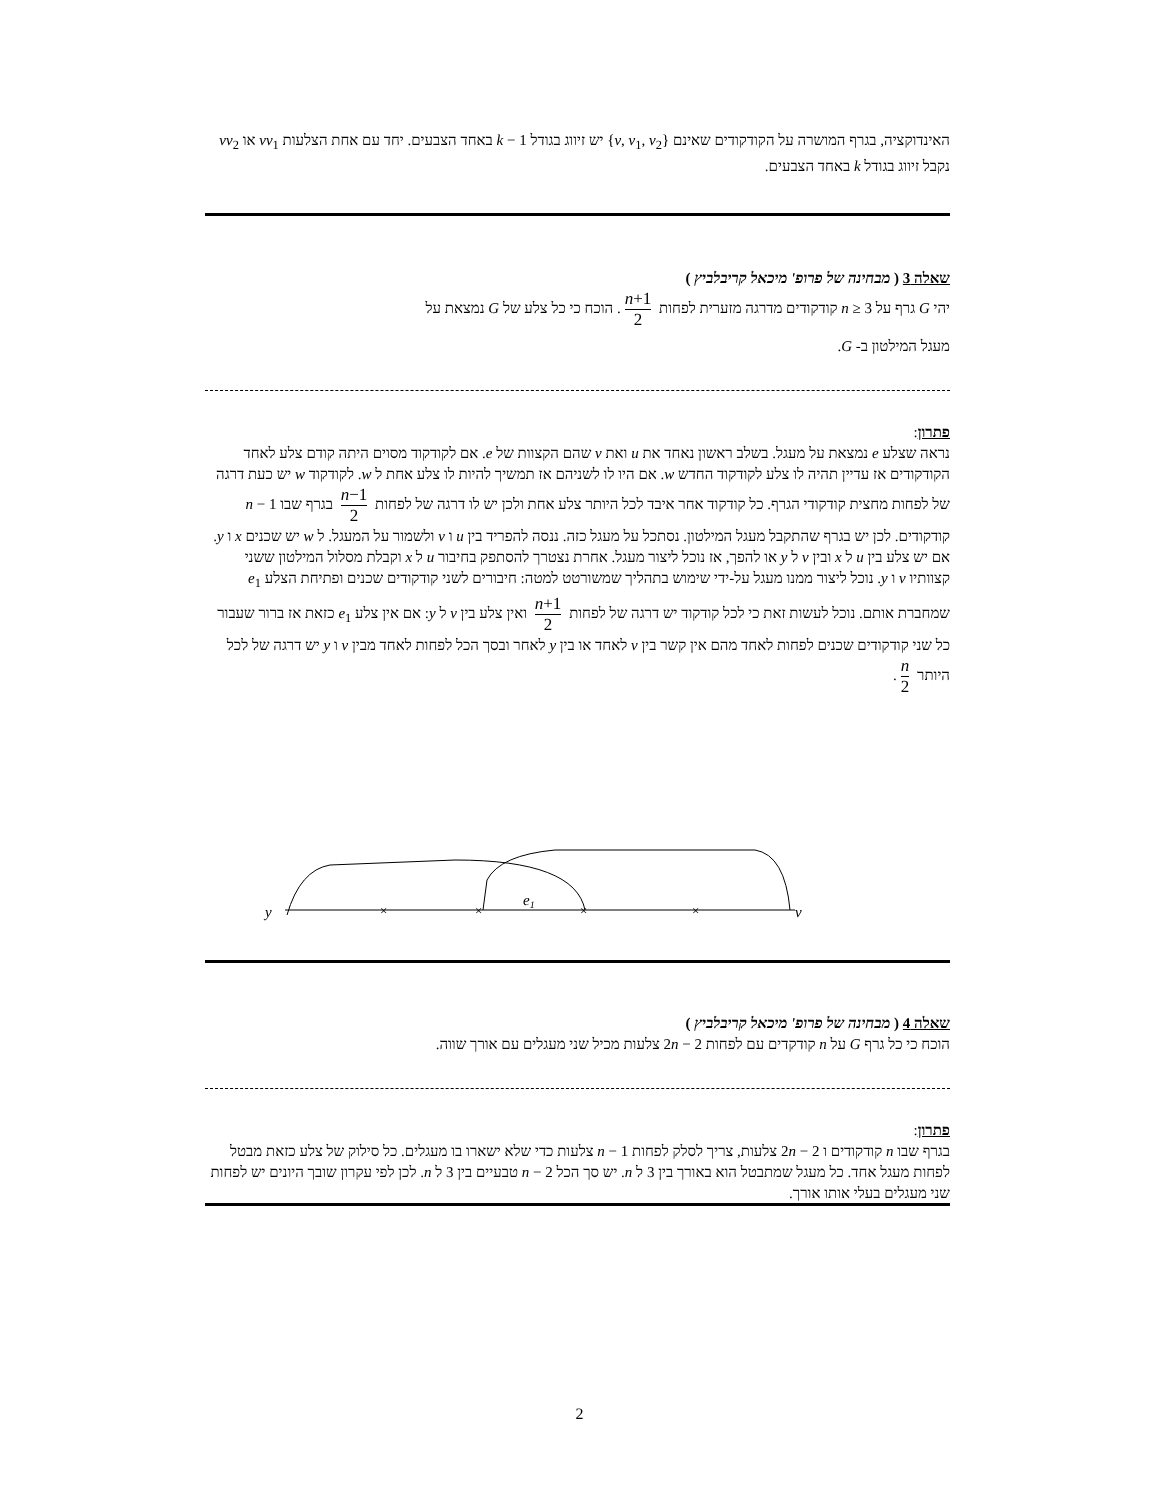האינדוקציה, בגרף המושרה על הקודקודים שאינם {v, v<sub>1</sub>, v<sub>2</sub>} יש זיווג בגודל k − 1 באחד הצבעים. יחד עם אחת הצלעות vv<sub>1</sub> או vv<sub>2</sub> נקבל זיווג בגודל k באחד הצבעים.
שאלה 3 ( מבחינה של פרופ' מיכאל קריבלביץ )
יהי G גרף על n ≥ 3 קודקודים מדרגה מזערית לפחות n+1 2. הוכח כי כל צלע של G נמצאת על
מעגל המילטון ב- G.
פתרון:
נראה שצלע e נמצאת על מעגל. בשלב ראשון נאחד את u ואת v שהם הקצוות של e. אם לקודקוד מסוים היתה קודם צלע לאחד הקודקודים אז עדיין תהיה לו צלע לקודקוד החדש w. אם היו לו לשניהם אז תמשיך להיות לו צלע אחת ל w. לקודקוד w יש כעת דרגה של לפחות מחצית קודקודי הגרף. כל קודקוד אחר איבד לכל היותר צלע אחת ולכן יש לו דרגה של לפחות n−1 2 בגרף שבו n − 1 קודקודים. לכן יש בגרף שהתקבל מעגל המילטון. נסתכל על מעגל כזה. ננסה להפריד בין u ו v ולשמור על המעגל. ל w יש שכנים x ו y. אם יש צלע בין u ל x ובין v ל y או להפך, אז נוכל ליצור מעגל. אחרת נצטרך להסתפק בחיבור u ל x וקבלת מסלול המילטון ששני קצוותיו v ו y. נוכל ליצור ממנו מעגל על-ידי שימוש בתהליך שמשורטט למטה: חיבורים לשני קודקודים שכנים ופתיחת הצלע e<sub>1</sub> שמחברת אותם. נוכל לעשות זאת כי לכל קודקוד יש דרגה של לפחות n+1 2 ואין צלע בין v ל y: אם אין צלע e<sub>1</sub> כזאת אז ברור שעבור כל שני קודקודים שכנים לפחות לאחד מהם אין קשר בין v לאחד או בין y לאחר ובסך הכל לפחות לאחד מבין v ו y יש דרגה של לכל היותר n 2.
y
×
×
×
×
e1
v
שאלה 4 ( מבחינה של פרופ' מיכאל קריבלביץ )
הוכח כי כל גרף G על n קודקדים עם לפחות 2n − 2 צלעות מכיל שני מעגלים עם אורך שווה.
פתרון:
בגרף שבו n קודקודים ו 2n − 2 צלעות, צריך לסלק לפחות n − 1 צלעות כדי שלא ישארו בו מעגלים. כל סילוק של צלע כזאת מבטל לפחות מעגל אחד. כל מעגל שמתבטל הוא באורך בין 3 ל n. יש סך הכל n − 2 טבעיים בין 3 ל n. לכן לפי עקרון שובך היונים יש לפחות שני מעגלים בעלי אותו אורך.
2